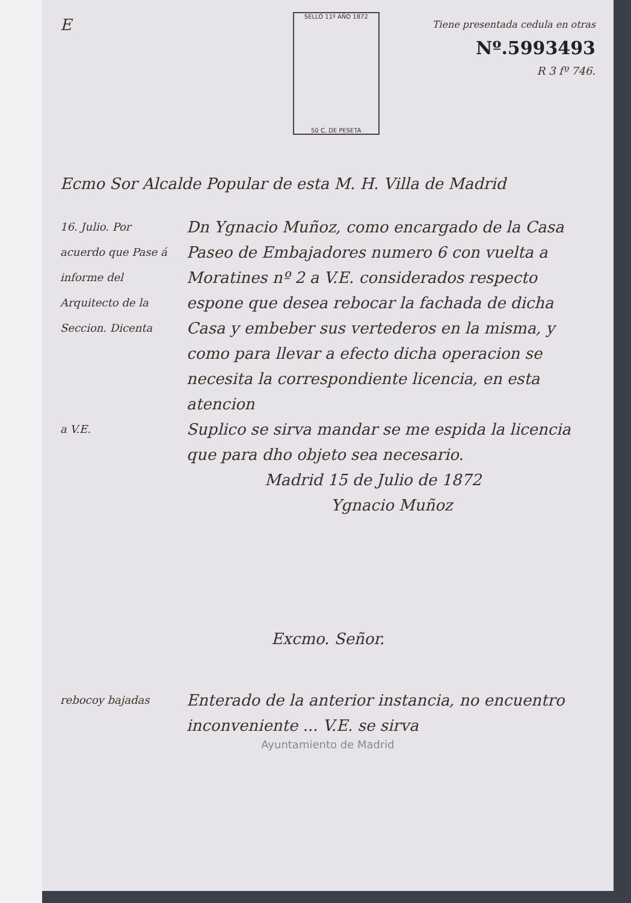E
SELLO 11º AÑO 1872
50 C. DE PESETA
Tiene presentada cedula en otras
Nº.5993493
R 3 fº 746.
Ecmo Sor Alcalde Popular de esta M. H. Villa de Madrid
16. Julio. Por acuerdo que Pase á informe del Arquitecto de la Seccion. Dicenta
Dn Ygnacio Muñoz, como encargado de la Casa Paseo de Embajadores numero 6 con vuelta a Moratines nº 2 a V.E. considerados respecto espone que desea rebocar la fachada de dicha Casa y embeber sus vertederos en la misma, y como para llevar a efecto dicha operacion se necesita la correspondiente licencia, en esta atencion
a V.E.
Suplico se sirva mandar se me espida la licencia que para dho objeto sea necesario.
Madrid 15 de Julio de 1872
Ygnacio Muñoz
Excmo. Señor.
rebocoy bajadas
Enterado de la anterior instancia, no encuentro inconveniente ... V.E. se sirva
Ayuntamiento de Madrid